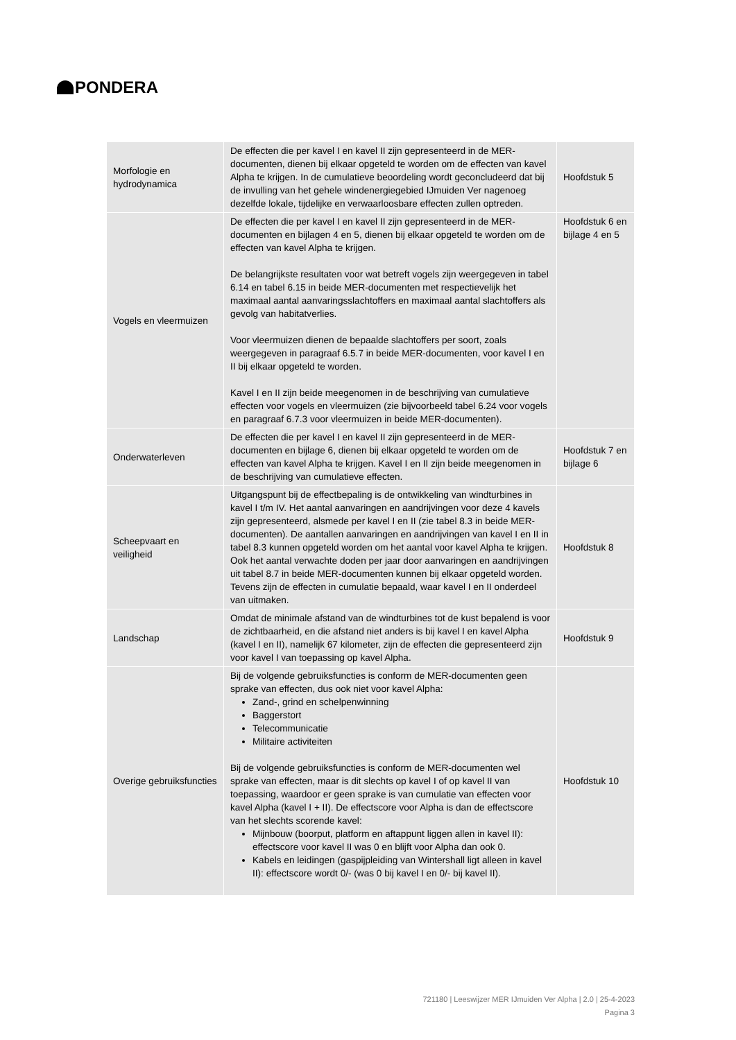PONDERA
| Morfologie en hydrodynamica | De effecten die per kavel I en kavel II zijn gepresenteerd in de MER-documenten, dienen bij elkaar opgeteld te worden om de effecten van kavel Alpha te krijgen. In de cumulatieve beoordeling wordt geconcludeerd dat bij de invulling van het gehele windenergiegebied IJmuiden Ver nagenoeg dezelfde lokale, tijdelijke en verwaarloosbare effecten zullen optreden. | Hoofdstuk 5 |
| Vogels en vleermuizen | De effecten die per kavel I en kavel II zijn gepresenteerd in de MER-documenten en bijlagen 4 en 5, dienen bij elkaar opgeteld te worden om de effecten van kavel Alpha te krijgen. De belangrijkste resultaten voor wat betreft vogels zijn weergegeven in tabel 6.14 en tabel 6.15 in beide MER-documenten met respectievelijk het maximaal aantal aanvaringsslachtoffers en maximaal aantal slachtoffers als gevolg van habitatverlies. Voor vleermuizen dienen de bepaalde slachtoffers per soort, zoals weergegeven in paragraaf 6.5.7 in beide MER-documenten, voor kavel I en II bij elkaar opgeteld te worden. Kavel I en II zijn beide meegenomen in de beschrijving van cumulatieve effecten voor vogels en vleermuizen (zie bijvoorbeeld tabel 6.24 voor vogels en paragraaf 6.7.3 voor vleermuizen in beide MER-documenten). | Hoofdstuk 6 en bijlage 4 en 5 |
| Onderwaterleven | De effecten die per kavel I en kavel II zijn gepresenteerd in de MER-documenten en bijlage 6, dienen bij elkaar opgeteld te worden om de effecten van kavel Alpha te krijgen. Kavel I en II zijn beide meegenomen in de beschrijving van cumulatieve effecten. | Hoofdstuk 7 en bijlage 6 |
| Scheepvaart en veiligheid | Uitgangspunt bij de effectbepaling is de ontwikkeling van windturbines in kavel I t/m IV. Het aantal aanvaringen en aandrijvingen voor deze 4 kavels zijn gepresenteerd, alsmede per kavel I en II (zie tabel 8.3 in beide MER-documenten). De aantallen aanvaringen en aandrijvingen van kavel I en II in tabel 8.3 kunnen opgeteld worden om het aantal voor kavel Alpha te krijgen. Ook het aantal verwachte doden per jaar door aanvaringen en aandrijvingen uit tabel 8.7 in beide MER-documenten kunnen bij elkaar opgeteld worden. Tevens zijn de effecten in cumulatie bepaald, waar kavel I en II onderdeel van uitmaken. | Hoofdstuk 8 |
| Landschap | Omdat de minimale afstand van de windturbines tot de kust bepalend is voor de zichtbaarheid, en die afstand niet anders is bij kavel I en kavel Alpha (kavel I en II), namelijk 67 kilometer, zijn de effecten die gepresenteerd zijn voor kavel I van toepassing op kavel Alpha. | Hoofdstuk 9 |
| Overige gebruiksfuncties | Bij de volgende gebruiksfuncties is conform de MER-documenten geen sprake van effecten, dus ook niet voor kavel Alpha: Zand-, grind en schelpenwinning Baggerstort Telecommunicatie Militaire activiteiten Bij de volgende gebruiksfuncties is conform de MER-documenten wel sprake van effecten, maar is dit slechts op kavel I of op kavel II van toepassing, waardoor er geen sprake is van cumulatie van effecten voor kavel Alpha (kavel I + II). De effectscore voor Alpha is dan de effectscore van het slechts scorende kavel: Mijnbouw (boorput, platform en aftappunt liggen allen in kavel II): effectscore voor kavel II was 0 en blijft voor Alpha dan ook 0. Kabels en leidingen (gaspijpleiding van Wintershall ligt alleen in kavel II): effectscore wordt 0/- (was 0 bij kavel I en 0/- bij kavel II). | Hoofdstuk 10 |
721180 | Leeswijzer MER IJmuiden Ver Alpha | 2.0 | 25-4-2023
Pagina 3